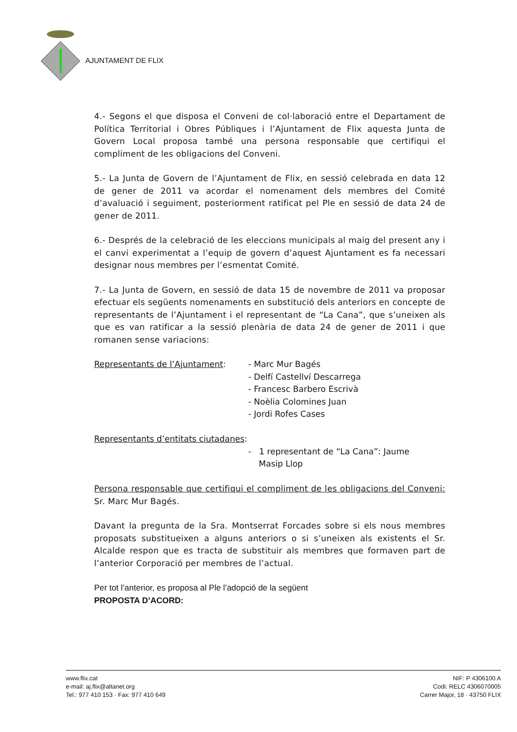AJUNTAMENT DE FLIX
4.- Segons el que disposa el Conveni de col·laboració entre el Departament de Política Territorial i Obres Públiques i l’Ajuntament de Flix aquesta Junta de Govern Local proposa també una persona responsable que certifiqui el compliment de les obligacions del Conveni.
5.- La Junta de Govern de l’Ajuntament de Flix, en sessió celebrada en data 12 de gener de 2011 va acordar el nomenament dels membres del Comité d’avaluació i seguiment, posteriorment ratificat pel Ple en sessió de data 24 de gener de 2011.
6.- Després de la celebració de les eleccions municipals al maig del present any i el canvi experimentat a l’equip de govern d’aquest Ajuntament es fa necessari designar nous membres per l’esmentat Comité.
7.- La Junta de Govern, en sessió de data 15 de novembre de 2011 va proposar efectuar els següents nomenaments en substitució dels anteriors en concepte de representants de l’Ajuntament i el representant de “La Cana”, que s’uneixen als que es van ratificar a la sessió plenària de data 24 de gener de 2011 i que romanen sense variacions:
Representants de l’Ajuntament: - Marc Mur Bagés
- Delfí Castellví Descarrega
- Francesc Barbero Escrivà
- Noèlia Colomines Juan
- Jordi Rofes Cases
Representants d’entitats ciutadanes:
- 1 representant de “La Cana”: Jaume
Masip Llop
Persona responsable que certifiqui el compliment de les obligacions del Conveni: Sr. Marc Mur Bagés.
Davant la pregunta de la Sra. Montserrat Forcades sobre si els nous membres proposats substitueixen a alguns anteriors o si s’uneixen als existents el Sr. Alcalde respon que es tracta de substituir als membres que formaven part de l’anterior Corporació per membres de l’actual.
Per tot l’anterior, es proposa al Ple l’adopció de la següent
PROPOSTA D’ACORD:
www.flix.cat
e-mail: aj.flix@altanet.org
Tel.: 977 410 153 · Fax: 977 410 649
NIF: P 4306100 A
Codi: RELC 4306070005
Carrer Major, 18 · 43750 FLIX